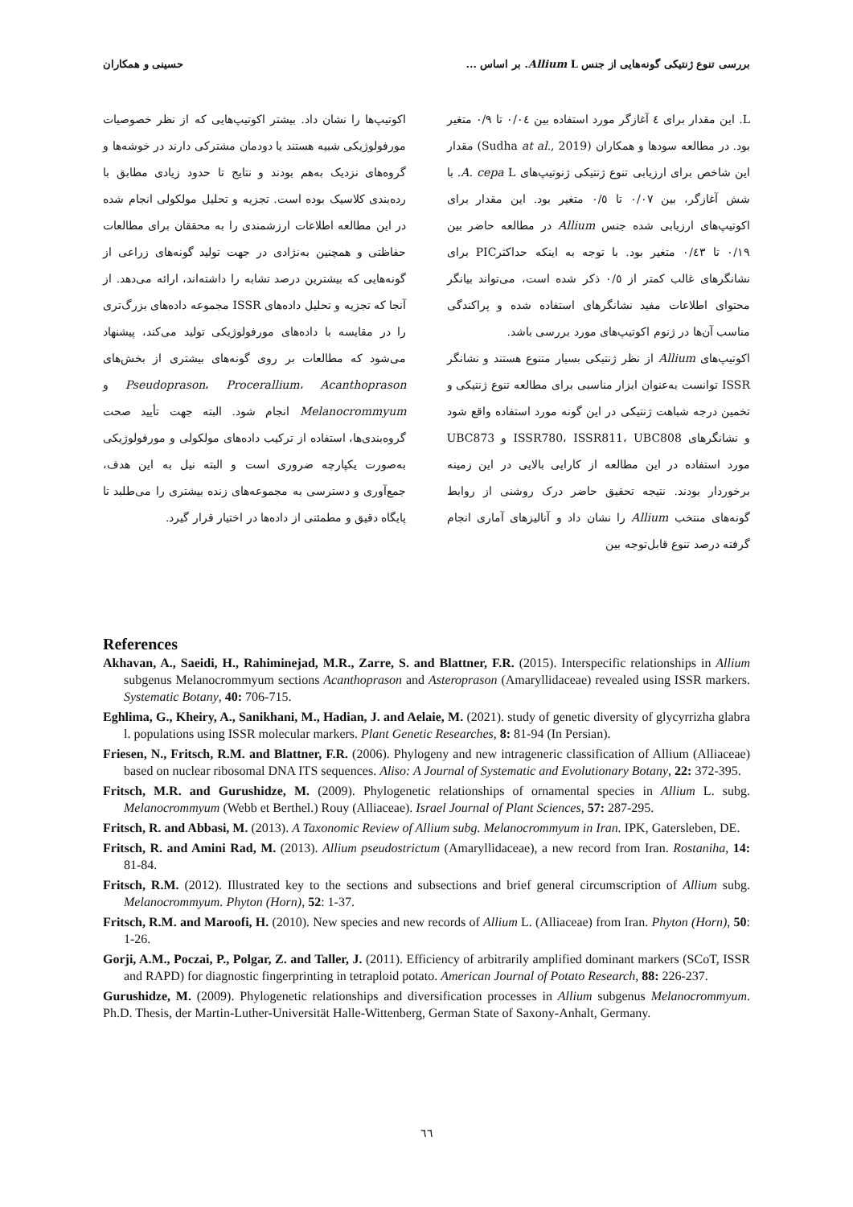بررسی تنوع ژنتیکی گونه‌هایی از جنس Allium L. بر اساس ... حسینی و همکاران
L. این مقدار برای ٤ آغازگر مورد استفاده بین ٠/٠٤ تا ٠/٩ متغیر بود. در مطالعه سودها و همکاران (Sudha at al., 2019) مقدار این شاخص برای ارزیابی تنوع ژنتیکی ژنوتیپ‌های A. cepa L. با شش آغازگر، بین ٠/٠٧ تا ٠/٥ متغیر بود. این مقدار برای اکوتیپ‌های ارزیابی شده جنس Allium در مطالعه حاضر بین ٠/١٩ تا ٠/٤٣ متغیر بود. با توجه به اینکه حداکثرPIC برای نشانگرهای غالب کمتر از ٠/٥ ذکر شده است، می‌تواند بیانگر محتوای اطلاعات مفید نشانگرهای استفاده شده و پراکندگی مناسب آن‌ها در ژنوم اکوتیپ‌های مورد بررسی باشد.
اکوتیپ‌های Allium از نظر ژنتیکی بسیار متنوع هستند و نشانگر ISSR توانست به‌عنوان ابزار مناسبی برای مطالعه تنوع ژنتیکی و تخمین درجه شباهت ژنتیکی در این گونه مورد استفاده واقع شود و نشانگرهای ISSR780، ISSR811، UBC808 و UBC873 مورد استفاده در این مطالعه از کارایی بالایی در این زمینه برخوردار بودند. نتیجه تحقیق حاضر درک روشنی از روابط گونه‌های منتخب Allium را نشان داد و آنالیزهای آماری انجام گرفته درصد تنوع قابل‌توجه بین
اکوتیپ‌ها را نشان داد. بیشتر اکوتیپ‌هایی که از نظر خصوصیات مورفولوژیکی شبیه هستند یا دودمان مشترکی دارند در خوشه‌ها و گروه‌های نزدیک به‌هم بودند و نتایج تا حدود زیادی مطابق با رده‌بندی کلاسیک بوده است. تجزیه و تحلیل مولکولی انجام شده در این مطالعه اطلاعات ارزشمندی را به محققان برای مطالعات حفاظتی و همچنین به‌نژادی در جهت تولید گونه‌های زراعی از گونه‌هایی که بیشترین درصد تشابه را داشته‌اند، ارائه می‌دهد. از آنجا که تجزیه و تحلیل داده‌های ISSR مجموعه داده‌های بزرگ‌تری را در مقایسه با داده‌های مورفولوژیکی تولید می‌کند، پیشنهاد می‌شود که مطالعات بر روی گونه‌های بیشتری از بخش‌های Pseudoprason، Procerallium، Acanthoprason و Melanocrommyum انجام شود. البته جهت تأیید صحت گروه‌بندی‌ها، استفاده از ترکیب داده‌های مولکولی و مورفولوژیکی به‌صورت یکپارچه ضروری است و البته نیل به این هدف، جمع‌آوری و دسترسی به مجموعه‌های زنده بیشتری را می‌طلبد تا پایگاه دقیق و مطمئنی از داده‌ها در اختیار قرار گیرد.
References
Akhavan, A., Saeidi, H., Rahiminejad, M.R., Zarre, S. and Blattner, F.R. (2015). Interspecific relationships in Allium subgenus Melanocrommyum sections Acanthoprason and Asteroprason (Amaryllidaceae) revealed using ISSR markers. Systematic Botany, 40: 706-715.
Eghlima, G., Kheiry, A., Sanikhani, M., Hadian, J. and Aelaie, M. (2021). study of genetic diversity of glycyrrizha glabra l. populations using ISSR molecular markers. Plant Genetic Researches, 8: 81-94 (In Persian).
Friesen, N., Fritsch, R.M. and Blattner, F.R. (2006). Phylogeny and new intrageneric classification of Allium (Alliaceae) based on nuclear ribosomal DNA ITS sequences. Aliso: A Journal of Systematic and Evolutionary Botany, 22: 372-395.
Fritsch, M.R. and Gurushidze, M. (2009). Phylogenetic relationships of ornamental species in Allium L. subg. Melanocrommyum (Webb et Berthel.) Rouy (Alliaceae). Israel Journal of Plant Sciences, 57: 287-295.
Fritsch, R. and Abbasi, M. (2013). A Taxonomic Review of Allium subg. Melanocrommyum in Iran. IPK, Gatersleben, DE.
Fritsch, R. and Amini Rad, M. (2013). Allium pseudostrictum (Amaryllidaceae), a new record from Iran. Rostaniha, 14: 81-84.
Fritsch, R.M. (2012). Illustrated key to the sections and subsections and brief general circumscription of Allium subg. Melanocrommyum. Phyton (Horn), 52: 1-37.
Fritsch, R.M. and Maroofi, H. (2010). New species and new records of Allium L. (Alliaceae) from Iran. Phyton (Horn), 50: 1-26.
Gorji, A.M., Poczai, P., Polgar, Z. and Taller, J. (2011). Efficiency of arbitrarily amplified dominant markers (SCoT, ISSR and RAPD) for diagnostic fingerprinting in tetraploid potato. American Journal of Potato Research, 88: 226-237.
Gurushidze, M. (2009). Phylogenetic relationships and diversification processes in Allium subgenus Melanocrommyum. Ph.D. Thesis, der Martin-Luther-Universität Halle-Wittenberg, German State of Saxony-Anhalt, Germany.
٦٦